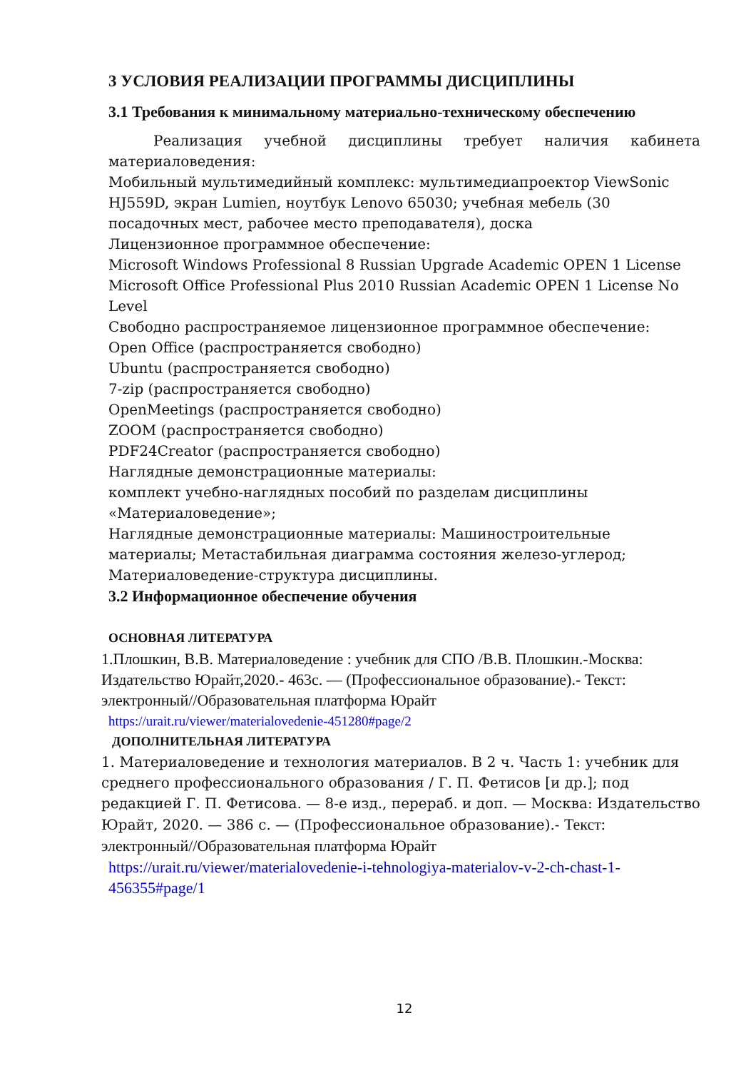3 УСЛОВИЯ РЕАЛИЗАЦИИ ПРОГРАММЫ ДИСЦИПЛИНЫ
3.1 Требования к минимальному материально-техническому обеспечению
Реализация учебной дисциплины требует наличия кабинета материаловедения:
Мобильный мультимедийный комплекс: мультимедиапроектор ViewSonic HJ559D, экран Lumien, ноутбук Lenovo 65030; учебная мебель (30 посадочных мест, рабочее место преподавателя), доска
Лицензионное программное обеспечение:
Microsoft Windows Professional 8 Russian Upgrade Academic OPEN 1 License
Microsoft Office Professional Plus 2010 Russian Academic OPEN 1 License No Level
Свободно распространяемое лицензионное программное обеспечение:
Open Office (распространяется свободно)
Ubuntu (распространяется свободно)
7-zip (распространяется свободно)
OpenMeetings (распространяется свободно)
ZOOM (распространяется свободно)
PDF24Creator (распространяется свободно)
Наглядные демонстрационные материалы:
комплект учебно-наглядных пособий по разделам дисциплины «Материаловедение»;
Наглядные демонстрационные материалы: Машиностроительные материалы; Метастабильная диаграмма состояния железо-углерод; Материаловедение-структура дисциплины.
3.2 Информационное обеспечение обучения
ОСНОВНАЯ ЛИТЕРАТУРА
1.Плошкин, В.В. Материаловедение : учебник для СПО /В.В. Плошкин.-Москва: Издательство Юрайт,2020.- 463с. — (Профессиональное образование).- Текст: электронный//Образовательная платформа Юрайт
https://urait.ru/viewer/materialovedenie-451280#page/2
ДОПОЛНИТЕЛЬНАЯ ЛИТЕРАТУРА
1. Материаловедение и технология материалов. В 2 ч. Часть 1: учебник для среднего профессионального образования / Г. П. Фетисов [и др.]; под редакцией Г. П. Фетисова. — 8-е изд., перераб. и доп. — Москва: Издательство Юрайт, 2020. — 386 с. — (Профессиональное образование).- Текст: электронный//Образовательная платформа Юрайт
https://urait.ru/viewer/materialovedenie-i-tehnologiya-materialov-v-2-ch-chast-1-456355#page/1
12